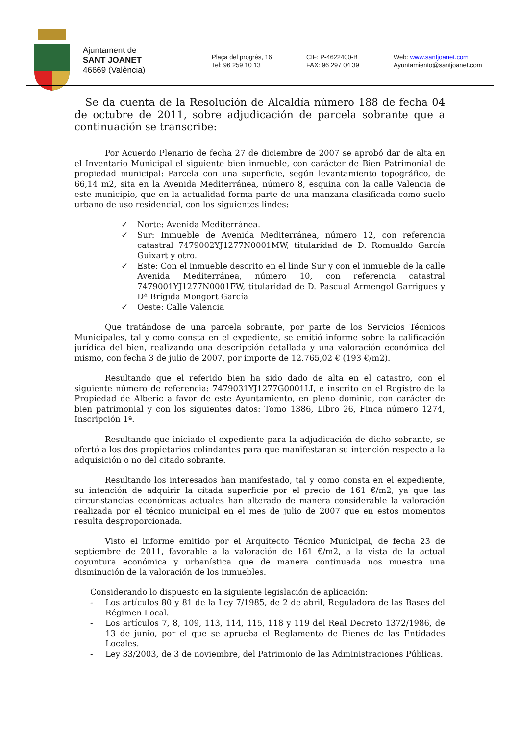Ajuntament de
SANT JOANET
46669 (València)
Plaça del progrés, 16
Tel: 96 259 10 13
CIF: P-4622400-B
FAX: 96 297 04 39
Web: www.santjoanet.com
Ayuntamiento@santjoanet.com
Se da cuenta de la Resolución de Alcaldía número 188 de fecha 04 de octubre de 2011, sobre adjudicación de parcela sobrante que a continuación se transcribe:
Por Acuerdo Plenario de fecha 27 de diciembre de 2007 se aprobó dar de alta en el Inventario Municipal el siguiente bien inmueble, con carácter de Bien Patrimonial de propiedad municipal: Parcela con una superficie, según levantamiento topográfico, de 66,14 m2, sita en la Avenida Mediterránea, número 8, esquina con la calle Valencia de este municipio, que en la actualidad forma parte de una manzana clasificada como suelo urbano de uso residencial, con los siguientes lindes:
✓ Norte: Avenida Mediterránea.
✓ Sur: Inmueble de Avenida Mediterránea, número 12, con referencia catastral 7479002YJ1277N0001MW, titularidad de D. Romualdo García Guixart y otro.
✓ Este: Con el inmueble descrito en el linde Sur y con el inmueble de la calle Avenida Mediterránea, número 10, con referencia catastral 7479001YJ1277N0001FW, titularidad de D. Pascual Armengol Garrigues y Dª Brígida Mongort García
✓ Oeste: Calle Valencia
Que tratándose de una parcela sobrante, por parte de los Servicios Técnicos Municipales, tal y como consta en el expediente, se emitió informe sobre la calificación jurídica del bien, realizando una descripción detallada y una valoración económica del mismo, con fecha 3 de julio de 2007, por importe de 12.765,02 € (193 €/m2).
Resultando que el referido bien ha sido dado de alta en el catastro, con el siguiente número de referencia: 7479031YJ1277G0001LI, e inscrito en el Registro de la Propiedad de Alberic a favor de este Ayuntamiento, en pleno dominio, con carácter de bien patrimonial y con los siguientes datos: Tomo 1386, Libro 26, Finca número 1274, Inscripción 1ª.
Resultando que iniciado el expediente para la adjudicación de dicho sobrante, se ofertó a los dos propietarios colindantes para que manifestaran su intención respecto a la adquisición o no del citado sobrante.
Resultando los interesados han manifestado, tal y como consta en el expediente, su intención de adquirir la citada superficie por el precio de 161 €/m2, ya que las circunstancias económicas actuales han alterado de manera considerable la valoración realizada por el técnico municipal en el mes de julio de 2007 que en estos momentos resulta desproporcionada.
Visto el informe emitido por el Arquitecto Técnico Municipal, de fecha 23 de septiembre de 2011, favorable a la valoración de 161 €/m2, a la vista de la actual coyuntura económica y urbanística que de manera continuada nos muestra una disminución de la valoración de los inmuebles.
Considerando lo dispuesto en la siguiente legislación de aplicación:
- Los artículos 80 y 81 de la Ley 7/1985, de 2 de abril, Reguladora de las Bases del Régimen Local.
- Los artículos 7, 8, 109, 113, 114, 115, 118 y 119 del Real Decreto 1372/1986, de 13 de junio, por el que se aprueba el Reglamento de Bienes de las Entidades Locales.
- Ley 33/2003, de 3 de noviembre, del Patrimonio de las Administraciones Públicas.